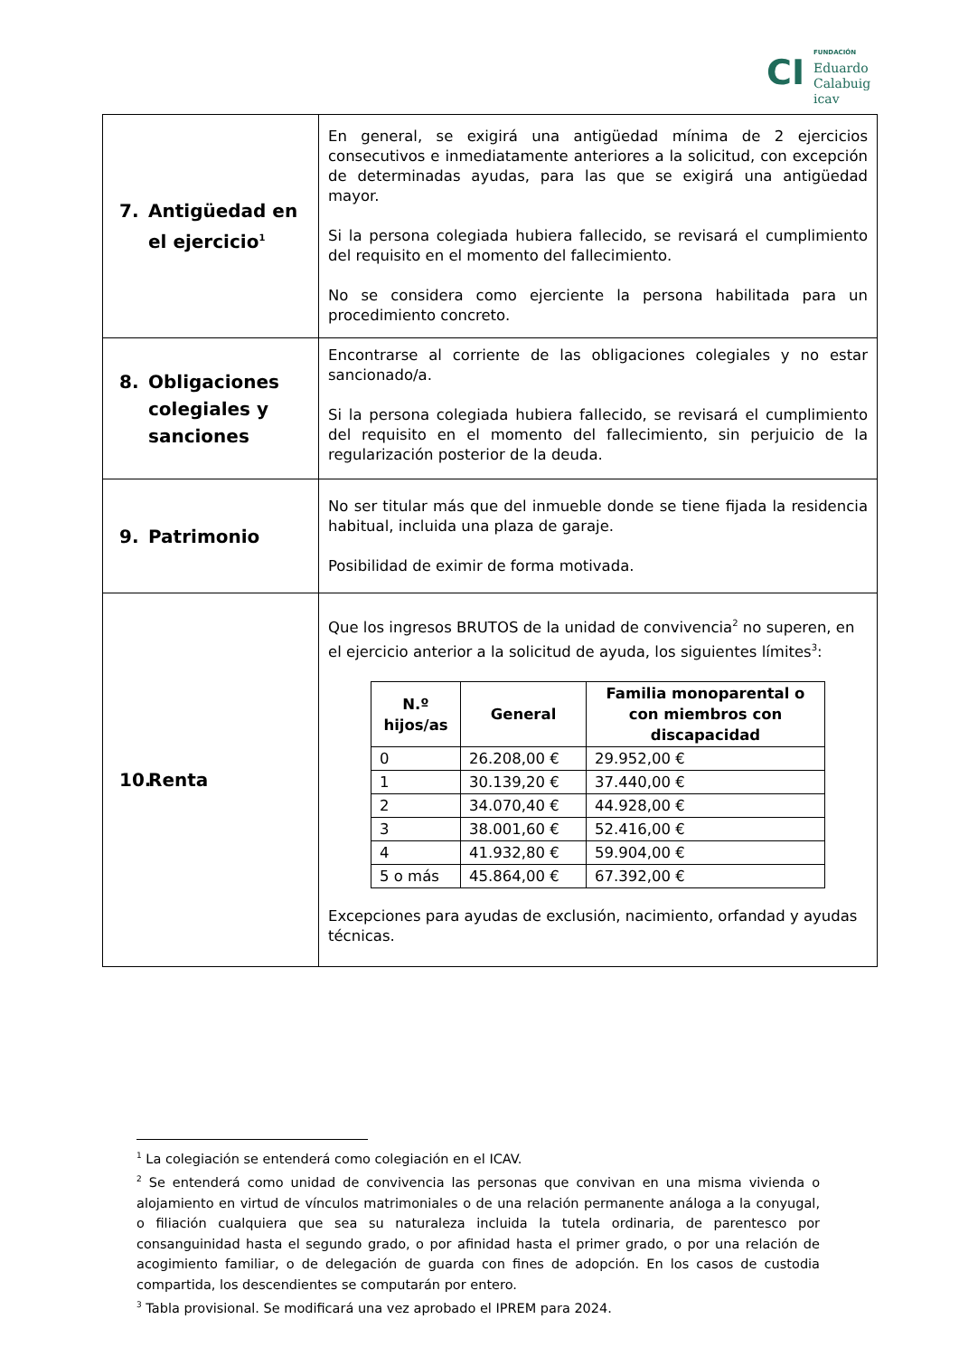CI
FUNDACIÓN
Eduardo
Calabuig
icav
| 7. Antigüedad en el ejercicio<sup>1</sup> | En general, se exigirá una antigüedad mínima de 2 ejercicios consecutivos e inmediatamente anteriores a la solicitud, con excepción de determinadas ayudas, para las que se exigirá una antigüedad mayor. Si la persona colegiada hubiera fallecido, se revisará el cumplimiento del requisito en el momento del fallecimiento. No se considera como ejerciente la persona habilitada para un procedimiento concreto. |
| 8. Obligaciones colegiales y sanciones | Encontrarse al corriente de las obligaciones colegiales y no estar sancionado/a. Si la persona colegiada hubiera fallecido, se revisará el cumplimiento del requisito en el momento del fallecimiento, sin perjuicio de la regularización posterior de la deuda. |
| 9. Patrimonio | No ser titular más que del inmueble donde se tiene fijada la residencia habitual, incluida una plaza de garaje. Posibilidad de eximir de forma motivada. |
| 10. Renta | Que los ingresos BRUTOS de la unidad de convivencia<sup>2</sup> no superen, en el ejercicio anterior a la solicitud de ayuda, los siguientes límites<sup>3</sup>: / N.º hijos/as / General / Familia monoparental o con miembros con discapacidad / / --- / --- / --- / / 0 / 26.208,00 € / 29.952,00 € / / 1 / 30.139,20 € / 37.440,00 € / / 2 / 34.070,40 € / 44.928,00 € / / 3 / 38.001,60 € / 52.416,00 € / / 4 / 41.932,80 € / 59.904,00 € / / 5 o más / 45.864,00 € / 67.392,00 € / Excepciones para ayudas de exclusión, nacimiento, orfandad y ayudas técnicas. |
<sup>1</sup> La colegiación se entenderá como colegiación en el ICAV.
<sup>2</sup> Se entenderá como unidad de convivencia las personas que convivan en una misma vivienda o alojamiento en virtud de vínculos matrimoniales o de una relación permanente análoga a la conyugal, o filiación cualquiera que sea su naturaleza incluida la tutela ordinaria, de parentesco por consanguinidad hasta el segundo grado, o por afinidad hasta el primer grado, o por una relación de acogimiento familiar, o de delegación de guarda con fines de adopción. En los casos de custodia compartida, los descendientes se computarán por entero.
<sup>3</sup> Tabla provisional. Se modificará una vez aprobado el IPREM para 2024.